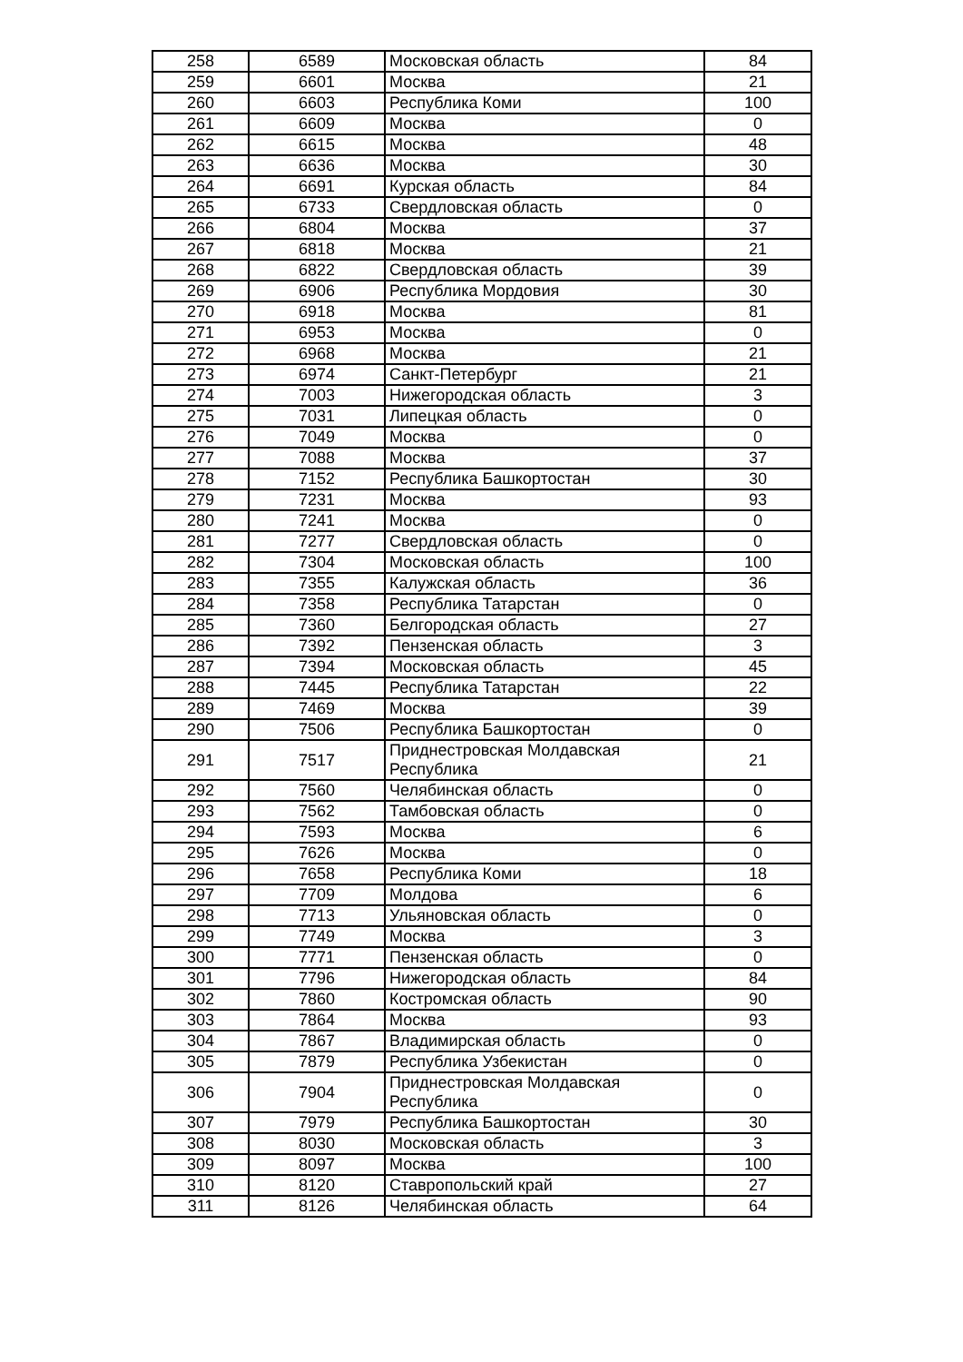| 258 | 6589 | Московская область | 84 |
| 259 | 6601 | Москва | 21 |
| 260 | 6603 | Республика Коми | 100 |
| 261 | 6609 | Москва | 0 |
| 262 | 6615 | Москва | 48 |
| 263 | 6636 | Москва | 30 |
| 264 | 6691 | Курская область | 84 |
| 265 | 6733 | Свердловская область | 0 |
| 266 | 6804 | Москва | 37 |
| 267 | 6818 | Москва | 21 |
| 268 | 6822 | Свердловская область | 39 |
| 269 | 6906 | Республика Мордовия | 30 |
| 270 | 6918 | Москва | 81 |
| 271 | 6953 | Москва | 0 |
| 272 | 6968 | Москва | 21 |
| 273 | 6974 | Санкт-Петербург | 21 |
| 274 | 7003 | Нижегородская область | 3 |
| 275 | 7031 | Липецкая область | 0 |
| 276 | 7049 | Москва | 0 |
| 277 | 7088 | Москва | 37 |
| 278 | 7152 | Республика Башкортостан | 30 |
| 279 | 7231 | Москва | 93 |
| 280 | 7241 | Москва | 0 |
| 281 | 7277 | Свердловская область | 0 |
| 282 | 7304 | Московская область | 100 |
| 283 | 7355 | Калужская область | 36 |
| 284 | 7358 | Республика Татарстан | 0 |
| 285 | 7360 | Белгородская область | 27 |
| 286 | 7392 | Пензенская область | 3 |
| 287 | 7394 | Московская область | 45 |
| 288 | 7445 | Республика Татарстан | 22 |
| 289 | 7469 | Москва | 39 |
| 290 | 7506 | Республика Башкортостан | 0 |
| 291 | 7517 | Приднестровская Молдавская Республика | 21 |
| 292 | 7560 | Челябинская область | 0 |
| 293 | 7562 | Тамбовская область | 0 |
| 294 | 7593 | Москва | 6 |
| 295 | 7626 | Москва | 0 |
| 296 | 7658 | Республика Коми | 18 |
| 297 | 7709 | Молдова | 6 |
| 298 | 7713 | Ульяновская область | 0 |
| 299 | 7749 | Москва | 3 |
| 300 | 7771 | Пензенская область | 0 |
| 301 | 7796 | Нижегородская область | 84 |
| 302 | 7860 | Костромская область | 90 |
| 303 | 7864 | Москва | 93 |
| 304 | 7867 | Владимирская область | 0 |
| 305 | 7879 | Республика Узбекистан | 0 |
| 306 | 7904 | Приднестровская Молдавская Республика | 0 |
| 307 | 7979 | Республика Башкортостан | 30 |
| 308 | 8030 | Московская область | 3 |
| 309 | 8097 | Москва | 100 |
| 310 | 8120 | Ставропольский край | 27 |
| 311 | 8126 | Челябинская область | 64 |